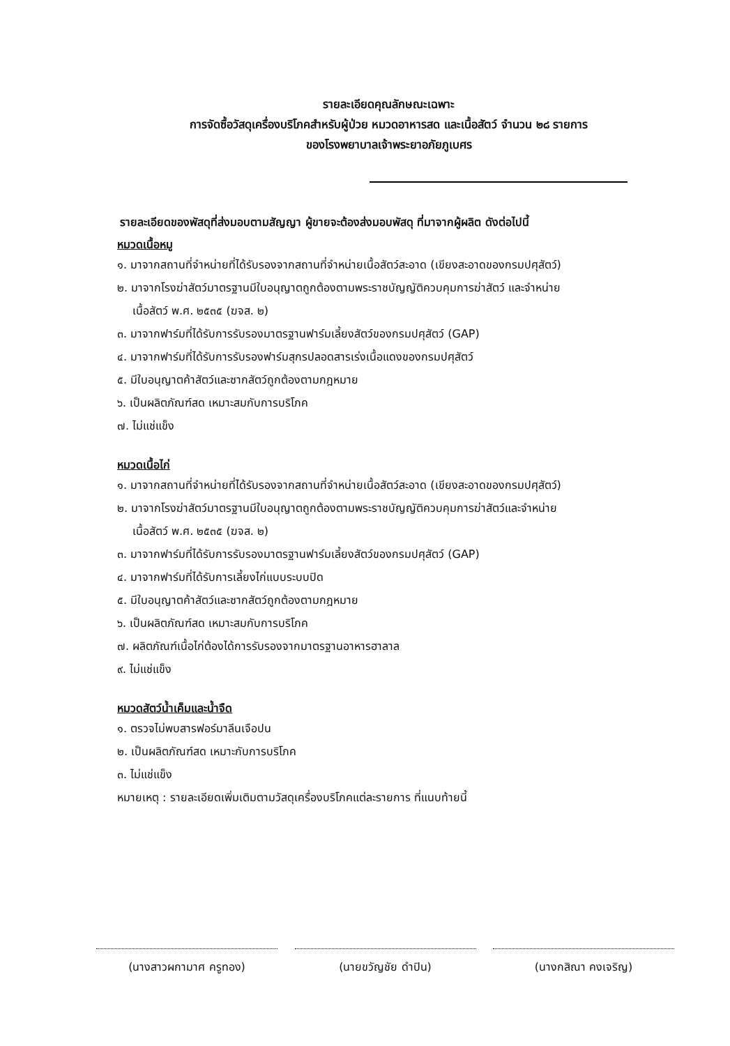รายละเอียดคุณลักษณะเฉพาะ
การจัดซื้อวัสดุเครื่องบริโภคสำหรับผู้ป่วย หมวดอาหารสด และเนื้อสัตว์ จำนวน ๒๘ รายการ
ของโรงพยาบาลเจ้าพระยาอภัยภูเบศร
รายละเอียดของพัสดุที่ส่งมอบตามสัญญา ผู้ขายจะต้องส่งมอบพัสดุ ที่มาจากผู้ผลิต ดังต่อไปนี้
หมวดเนื้อหมู
๑. มาจากสถานที่จำหน่ายที่ได้รับรองจากสถานที่จำหน่ายเนื้อสัตว์สะอาด (เขียงสะอาดของกรมปศุสัตว์)
๒. มาจากโรงฆ่าสัตว์มาตรฐานมีใบอนุญาตถูกต้องตามพระราชบัญญัติควบคุมการฆ่าสัตว์ และจำหน่าย
เนื้อสัตว์ พ.ศ. ๒๕๓๕ (ฆจส. ๒)
๓. มาจากฟาร์มที่ได้รับการรับรองมาตรฐานฟาร์มเลี้ยงสัตว์ของกรมปศุสัตว์ (GAP)
๔. มาจากฟาร์มที่ได้รับการรับรองฟาร์มสุกรปลอดสารเร่งเนื้อแดงของกรมปศุสัตว์
๕. มีใบอนุญาตค้าสัตว์และซากสัตว์ถูกต้องตามกฎหมาย
๖. เป็นผลิตภัณฑ์สด เหมาะสมกับการบริโภค
๗. ไม่แช่แข็ง
หมวดเนื้อไก่
๑. มาจากสถานที่จำหน่ายที่ได้รับรองจากสถานที่จำหน่ายเนื้อสัตว์สะอาด (เขียงสะอาดของกรมปศุสัตว์)
๒. มาจากโรงฆ่าสัตว์มาตรฐานมีใบอนุญาตถูกต้องตามพระราชบัญญัติควบคุมการฆ่าสัตว์และจำหน่าย
เนื้อสัตว์ พ.ศ. ๒๕๓๕ (ฆจส. ๒)
๓. มาจากฟาร์มที่ได้รับการรับรองมาตรฐานฟาร์มเลี้ยงสัตว์ของกรมปศุสัตว์ (GAP)
๔. มาจากฟาร์มที่ได้รับการเลี้ยงไก่แบบระบบปิด
๕. มีใบอนุญาตค้าสัตว์และซากสัตว์ถูกต้องตามกฎหมาย
๖. เป็นผลิตภัณฑ์สด เหมาะสมกับการบริโภค
๗. ผลิตภัณฑ์เนื้อไก่ต้องได้การรับรองจากมาตรฐานอาหารฮาลาล
๙. ไม่แช่แข็ง
หมวดสัตว์น้ำเค็มและน้ำจืด
๑. ตรวจไม่พบสารฟอร์มาลีนเจือปน
๒. เป็นผลิตภัณฑ์สด เหมาะกับการบริโภค
๓. ไม่แช่แข็ง
หมายเหตุ : รายละเอียดเพิ่มเติมตามวัสดุเครื่องบริโภคแต่ละรายการ ที่แนบท้ายนี้
(นางสาวผกามาศ ครูทอง) (นายขวัญชัย ดำปิน) (นางกสิณา คงเจริญ)